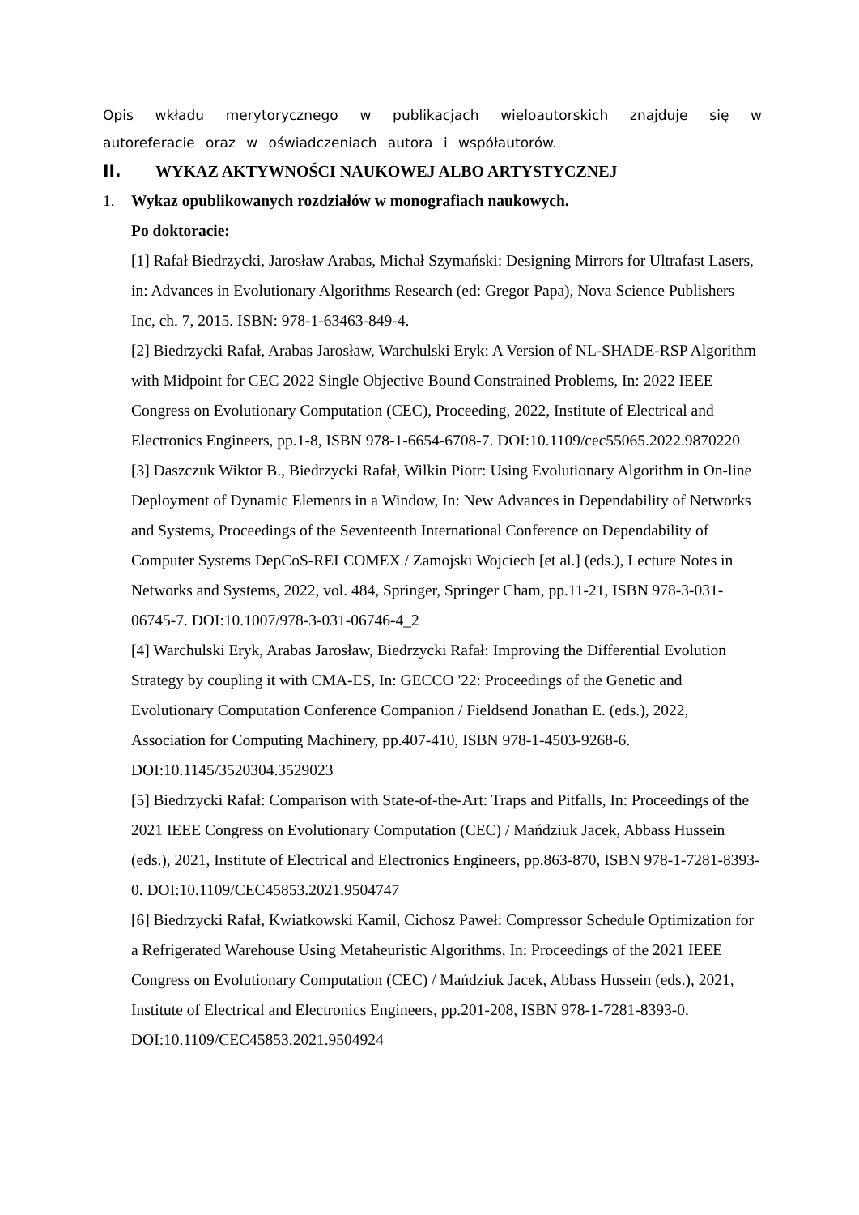Opis wkładu merytorycznego w publikacjach wieloautorskich znajduje się w autoreferacie oraz w oświadczeniach autora i współautorów.
II. WYKAZ AKTYWNOŚCI NAUKOWEJ ALBO ARTYSTYCZNEJ
1. Wykaz opublikowanych rozdziałów w monografiach naukowych.
Po doktoracie:
[1] Rafał Biedrzycki, Jarosław Arabas, Michał Szymański: Designing Mirrors for Ultrafast Lasers, in: Advances in Evolutionary Algorithms Research (ed: Gregor Papa), Nova Science Publishers Inc, ch. 7, 2015. ISBN: 978-1-63463-849-4.
[2] Biedrzycki Rafał, Arabas Jarosław, Warchulski Eryk: A Version of NL-SHADE-RSP Algorithm with Midpoint for CEC 2022 Single Objective Bound Constrained Problems, In: 2022 IEEE Congress on Evolutionary Computation (CEC), Proceeding, 2022, Institute of Electrical and Electronics Engineers, pp.1-8, ISBN 978-1-6654-6708-7. DOI:10.1109/cec55065.2022.9870220
[3] Daszczuk Wiktor B., Biedrzycki Rafał, Wilkin Piotr: Using Evolutionary Algorithm in On-line Deployment of Dynamic Elements in a Window, In: New Advances in Dependability of Networks and Systems, Proceedings of the Seventeenth International Conference on Dependability of Computer Systems DepCoS-RELCOMEX / Zamojski Wojciech [et al.] (eds.), Lecture Notes in Networks and Systems, 2022, vol. 484, Springer, Springer Cham, pp.11-21, ISBN 978-3-031-06745-7. DOI:10.1007/978-3-031-06746-4_2
[4] Warchulski Eryk, Arabas Jarosław, Biedrzycki Rafał: Improving the Differential Evolution Strategy by coupling it with CMA-ES, In: GECCO '22: Proceedings of the Genetic and Evolutionary Computation Conference Companion / Fieldsend Jonathan E. (eds.), 2022, Association for Computing Machinery, pp.407-410, ISBN 978-1-4503-9268-6. DOI:10.1145/3520304.3529023
[5] Biedrzycki Rafał: Comparison with State-of-the-Art: Traps and Pitfalls, In: Proceedings of the 2021 IEEE Congress on Evolutionary Computation (CEC) / Mańdziuk Jacek, Abbass Hussein (eds.), 2021, Institute of Electrical and Electronics Engineers, pp.863-870, ISBN 978-1-7281-8393-0. DOI:10.1109/CEC45853.2021.9504747
[6] Biedrzycki Rafał, Kwiatkowski Kamil, Cichosz Paweł: Compressor Schedule Optimization for a Refrigerated Warehouse Using Metaheuristic Algorithms, In: Proceedings of the 2021 IEEE Congress on Evolutionary Computation (CEC) / Mańdziuk Jacek, Abbass Hussein (eds.), 2021, Institute of Electrical and Electronics Engineers, pp.201-208, ISBN 978-1-7281-8393-0. DOI:10.1109/CEC45853.2021.9504924